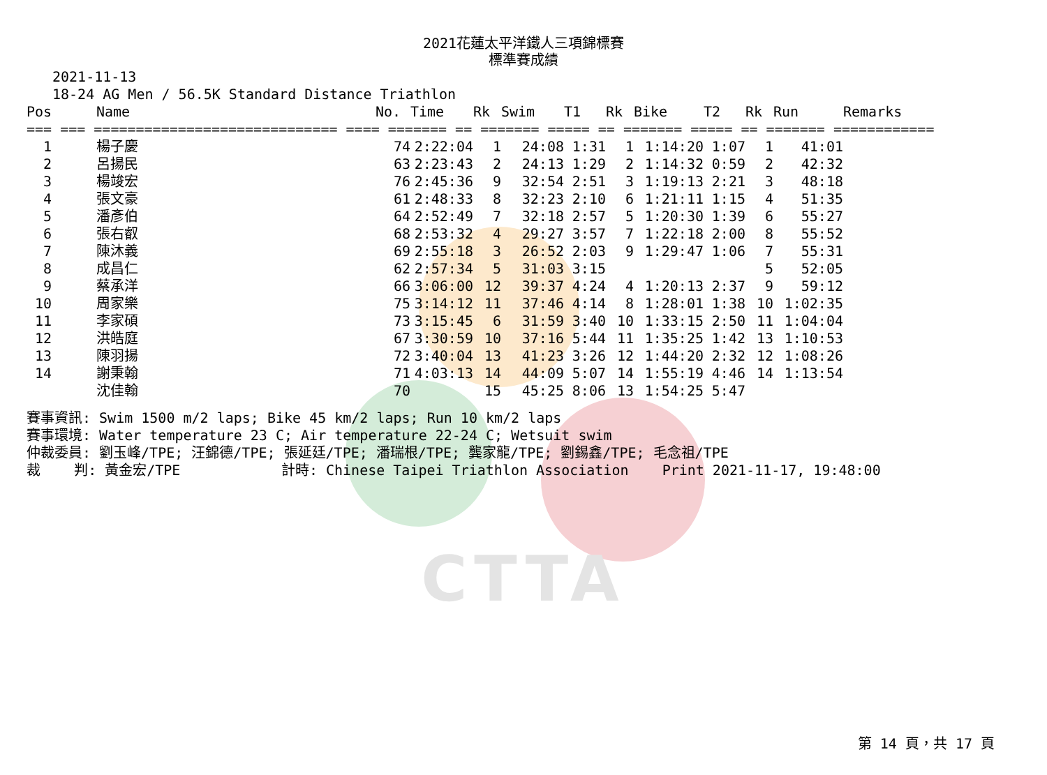2021花蓮太平洋鐵人三項錦標賽
標準賽成績
2021-11-13
18-24 AG Men / 56.5K Standard Distance Triathlon
| Pos | Name | No. | Time | Rk | Swim | T1 | Rk | Bike | T2 | Rk | Run | Remarks |
| --- | --- | --- | --- | --- | --- | --- | --- | --- | --- | --- | --- | --- |
| === === ============================= ==== ======= == ======= ===== == ======= ===== == ======= ============ | | | | | | | | | | | | |
| 1 | 楊子慶 | 74 | 2:22:04 | 1 | 24:08 | 1:31 | 1 | 1:14:20 | 1:07 | 1 | 41:01 | |
| 2 | 呂揚民 | 63 | 2:23:43 | 2 | 24:13 | 1:29 | 2 | 1:14:32 | 0:59 | 2 | 42:32 | |
| 3 | 楊竣宏 | 76 | 2:45:36 | 9 | 32:54 | 2:51 | 3 | 1:19:13 | 2:21 | 3 | 48:18 | |
| 4 | 張文豪 | 61 | 2:48:33 | 8 | 32:23 | 2:10 | 6 | 1:21:11 | 1:15 | 4 | 51:35 | |
| 5 | 潘彥伯 | 64 | 2:52:49 | 7 | 32:18 | 2:57 | 5 | 1:20:30 | 1:39 | 6 | 55:27 | |
| 6 | 張右叡 | 68 | 2:53:32 | 4 | 29:27 | 3:57 | 7 | 1:22:18 | 2:00 | 8 | 55:52 | |
| 7 | 陳沐義 | 69 | 2:55:18 | 3 | 26:52 | 2:03 | 9 | 1:29:47 | 1:06 | 7 | 55:31 | |
| 8 | 成昌仁 | 62 | 2:57:34 | 5 | 31:03 | 3:15 | | | | 5 | 52:05 | |
| 9 | 蔡承洋 | 66 | 3:06:00 | 12 | 39:37 | 4:24 | 4 | 1:20:13 | 2:37 | 9 | 59:12 | |
| 10 | 周家樂 | 75 | 3:14:12 | 11 | 37:46 | 4:14 | 8 | 1:28:01 | 1:38 | 10 | 1:02:35 | |
| 11 | 李家碩 | 73 | 3:15:45 | 6 | 31:59 | 3:40 | 10 | 1:33:15 | 2:50 | 11 | 1:04:04 | |
| 12 | 洪皓庭 | 67 | 3:30:59 | 10 | 37:16 | 5:44 | 11 | 1:35:25 | 1:42 | 13 | 1:10:53 | |
| 13 | 陳羽揚 | 72 | 3:40:04 | 13 | 41:23 | 3:26 | 12 | 1:44:20 | 2:32 | 12 | 1:08:26 | |
| 14 | 謝秉翰 | 71 | 4:03:13 | 14 | 44:09 | 5:07 | 14 | 1:55:19 | 4:46 | 14 | 1:13:54 | |
| | 沈佳翰 | 70 | | 15 | 45:25 | 8:06 | 13 | 1:54:25 | 5:47 | | | |
賽事資訊: Swim 1500 m/2 laps; Bike 45 km/2 laps; Run 10 km/2 laps 賽事環境: Water temperature 23 C; Air temperature 22-24 C; Wetsuit swim 仲裁委員: 劉玉峰/TPE; 汪錦德/TPE; 張延廷/TPE; 潘瑞根/TPE; 龔家龍/TPE; 劉錫鑫/TPE; 毛念祖/TPE 裁 判: 黃金宏/TPE 計時: Chinese Taipei Triathlon Association Print 2021-11-17, 19:48:00
CTTA
第 14 頁，共 17 頁